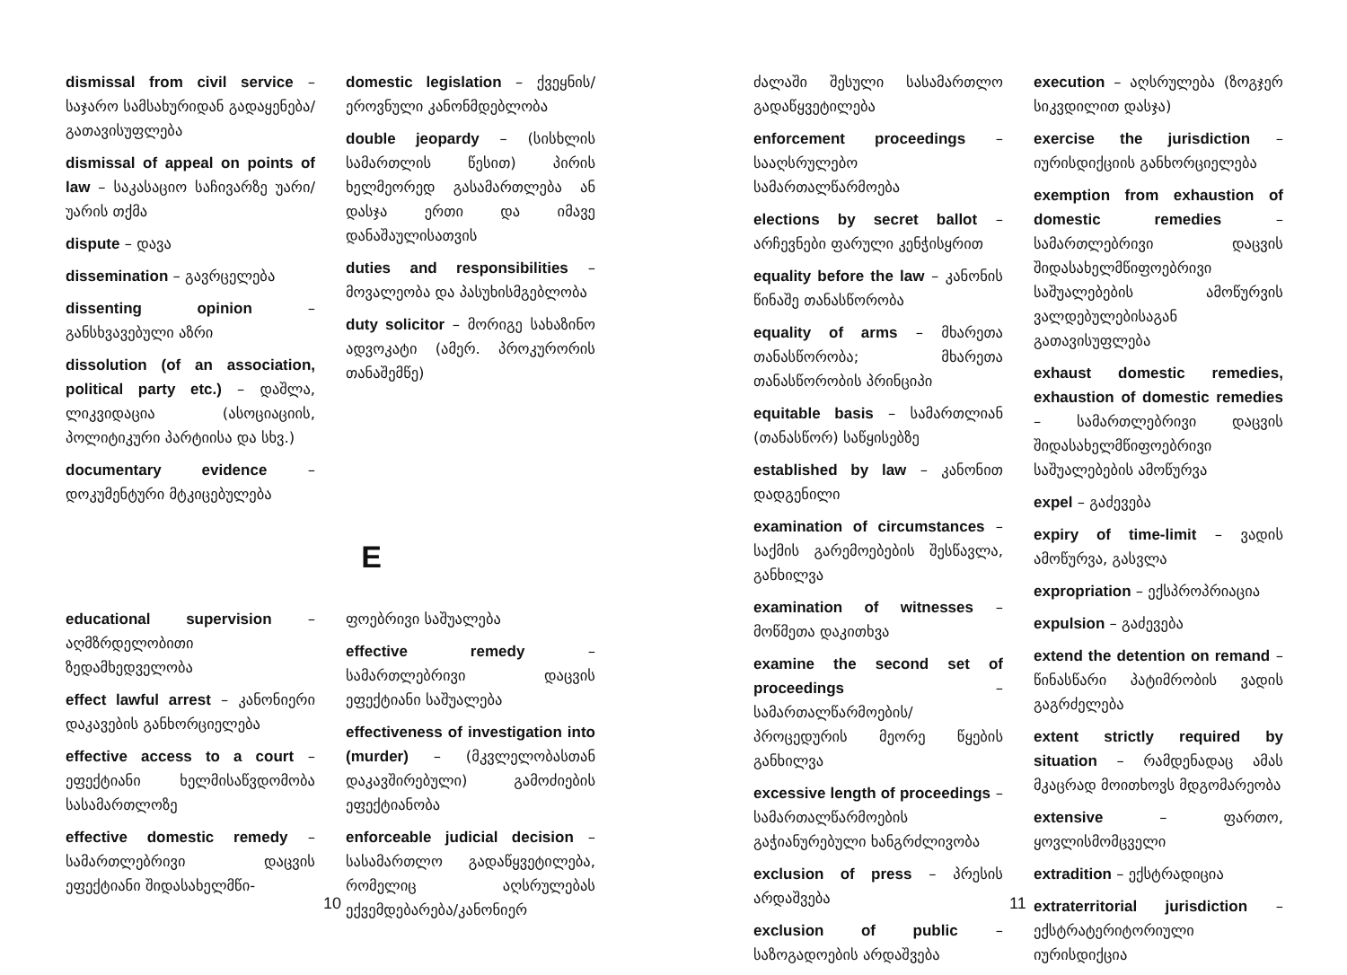dismissal from civil service – საჯარო სამსახურიდან გადაყენება/გათავისუფლება
dismissal of appeal on points of law – საკასაციო საჩივარზე უარი/უარის თქმა
dispute – დავა
dissemination – გავრცელება
dissenting opinion – განსხვავებული აზრი
dissolution (of an association, political party etc.) – დაშლა, ლიკვიდაცია (ასოციაციის, პოლიტიკური პარტიისა და სხვ.)
documentary evidence – დოკუმენტური მტკიცებულება
domestic legislation – ქვეყნის/ეროვნული კანონმდებლობა
double jeopardy – (სისხლის სამართლის წესით) პირის ხელმეორედ გასამართლება ან დასჯა ერთი და იმავე დანაშაულისათვის
duties and responsibilities – მოვალეობა და პასუხისმგებლობა
duty solicitor – მორიგე სახაზინო ადვოკატი (ამერ. პროკურორის თანაშემწე)
E
educational supervision – აღმზრდელობითი ზედამხედველობა
effect lawful arrest – კანონიერი დაკავების განხორციელება
effective access to a court – ეფექტიანი ხელმისაწვდომობა სასამართლოზე
effective domestic remedy – სამართლებრივი დაცვის ეფექტიანი შიდასახელმწი-
ფოებრივი საშუალება
effective remedy – სამართლებრივი დაცვის ეფექტიანი საშუალება
effectiveness of investigation into (murder) – (მკვლელობასთან დაკავშირებული) გამოძიების ეფექტიანობა
enforceable judicial decision – სასამართლო გადაწყვეტილება, რომელიც აღსრულებას ექვემდებარება/კანონიერ
10
ძალაში შესული სასამართლო გადაწყვეტილება
enforcement proceedings – სააღსრულებო სამართალწარმოება
elections by secret ballot – არჩევნები ფარული კენჭისყრით
equality before the law – კანონის წინაშე თანასწორობა
equality of arms – მხარეთა თანასწორობა; მხარეთა თანასწორობის პრინციპი
equitable basis – სამართლიან (თანასწორ) საწყისებზე
established by law – კანონით დადგენილი
examination of circumstances – საქმის გარემოებების შესწავლა, განხილვა
examination of witnesses – მოწმეთა დაკითხვა
examine the second set of proceedings – სამართალწარმოების/პროცედურის მეორე წყების განხილვა
excessive length of proceedings – სამართალწარმოების გაჭიანურებული ხანგრძლივობა
exclusion of press – პრესის არდაშვება
exclusion of public – საზოგადოების არდაშვება
execution – აღსრულება (ზოგჯერ სიკვდილით დასჯა)
exercise the jurisdiction – იურისდიქციის განხორციელება
exemption from exhaustion of domestic remedies – სამართლებრივი დაცვის შიდასახელმწიფოებრივი საშუალებების ამოწურვის ვალდებულებისაგან გათავისუფლება
exhaust domestic remedies, exhaustion of domestic remedies – სამართლებრივი დაცვის შიდასახელმწიფოებრივი საშუალებების ამოწურვა
expel – გაძევება
expiry of time-limit – ვადის ამოწურვა, გასვლა
expropriation – ექსპროპრიაცია
expulsion – გაძევება
extend the detention on remand – წინასწარი პატიმრობის ვადის გაგრძელება
extent strictly required by situation – რამდენადაც ამას მკაცრად მოითხოვს მდგომარეობა
extensive – ფართო, ყოვლისმომცველი
extradition – ექსტრადიცია
extraterritorial jurisdiction – ექსტრატერიტორიული იურისდიქცია
11